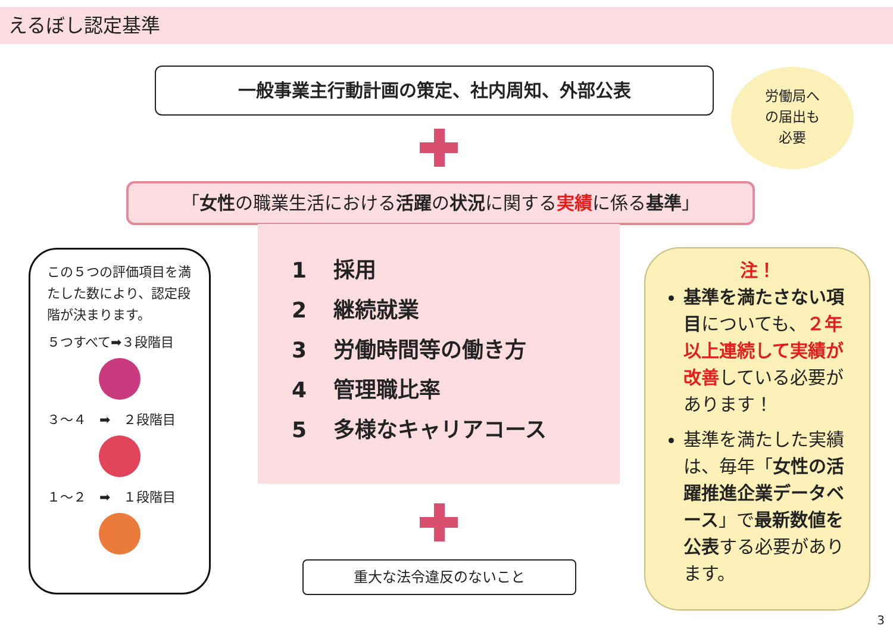えるぼし認定基準
一般事業主行動計画の策定、社内周知、外部公表
労働局へ
の届出も
必要
「女性の職業生活における活躍の状況に関する実績に係る基準」
1 採用
2 継続就業
3 労働時間等の働き方
4 管理職比率
5 多様なキャリアコース
この５つの評価項目を満たした数により、認定段階が決まります。
５つすべて➡３段階目
３～４　➡　２段階目
１～２　➡　１段階目
重大な法令違反のないこと
注！
基準を満たさない項目についても、２年以上連続して実績が改善している必要があります！
基準を満たした実績は、毎年「女性の活躍推進企業データベース」で最新数値を公表する必要があります。
3